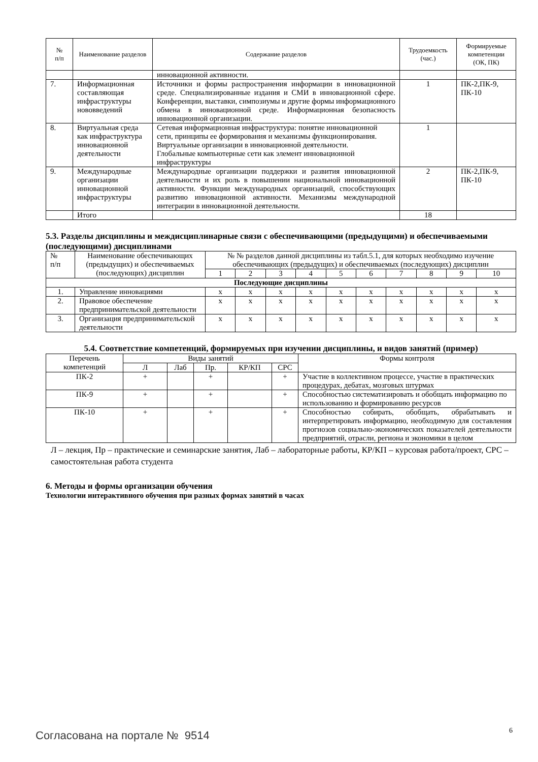| № п/п | Наименование разделов | Содержание разделов | Трудоемкость (час.) | Формируемые компетенции (ОК, ПК) |
| --- | --- | --- | --- | --- |
| | | инновационной активности. | | |
| 7. | Информационная составляющая инфраструктуры нововведений | Источники и формы распространения информации в инновационной среде. Специализированные издания и СМИ в инновационной сфере. Конференции, выставки, симпозиумы и другие формы информационного обмена в инновационной среде. Информационная безопасность инновационной организации. | 1 | ПК-2,ПК-9, ПК-10 |
| 8. | Виртуальная среда как инфраструктура инновационной деятельности | Сетевая информационная инфраструктура: понятие инновационной сети, принципы ее формирования и механизмы функционирования. Виртуальные организации в инновационной деятельности. Глобальные компьютерные сети как элемент инновационной инфраструктуры | 1 | |
| 9. | Международные организации инновационной инфраструктуры | Международные организации поддержки и развития инновационной деятельности и их роль в повышении национальной инновационной активности. Функции международных организаций, способствующих развитию инновационной активности. Механизмы международной интеграции в инновационной деятельности. | 2 | ПК-2,ПК-9, ПК-10 |
| | Итого | | 18 | |
5.3. Разделы дисциплины и междисциплинарные связи с обеспечивающими (предыдущими) и обеспечиваемыми (последующими) дисциплинами
| № п/п | Наименование обеспечивающих (предыдущих) и обеспечиваемых (последующих) дисциплин | № № разделов данной дисциплины из табл.5.1, для которых необходимо изучение обеспечивающих (предыдущих) и обеспечиваемых (последующих) дисциплин | | | | | | | | | |
| | | 1 | 2 | 3 | 4 | 5 | 6 | 7 | 8 | 9 | 10 |
| Последующие дисциплины | | | | | | | | | | | |
| 1. | Управление инновациями | x | x | x | x | x | x | x | x | x | x |
| 2. | Правовое обеспечение предпринимательской деятельности | x | x | x | x | x | x | x | x | x | x |
| 3. | Организация предпринимательской деятельности | x | x | x | x | x | x | x | x | x | x |
5.4. Соответствие компетенций, формируемых при изучении дисциплины, и видов занятий (пример)
| Перечень компетенций | Виды занятий | | | | | Формы контроля |
| | Л | Лаб | Пр. | КР/КП | СРС | |
| ПК-2 | + | | + | | + | Участие в коллективном процессе, участие в практических процедурах, дебатах, мозговых штурмах |
| ПК-9 | + | | + | | + | Способностью систематизировать и обобщать информацию по использованию и формированию ресурсов |
| ПК-10 | + | | + | | + | Способностью собирать, обобщать, обрабатывать и интерпретировать информацию, необходимую для составления прогнозов социально-экономических показателей деятельности предприятий, отрасли, региона и экономики в целом |
Л – лекция, Пр – практические и семинарские занятия, Лаб – лабораторные работы, КР/КП – курсовая работа/проект, СРС – самостоятельная работа студента
6. Методы и формы организации обучения
Технологии интерактивного обучения при разных формах занятий в часах
Согласована на портале № 9514 6